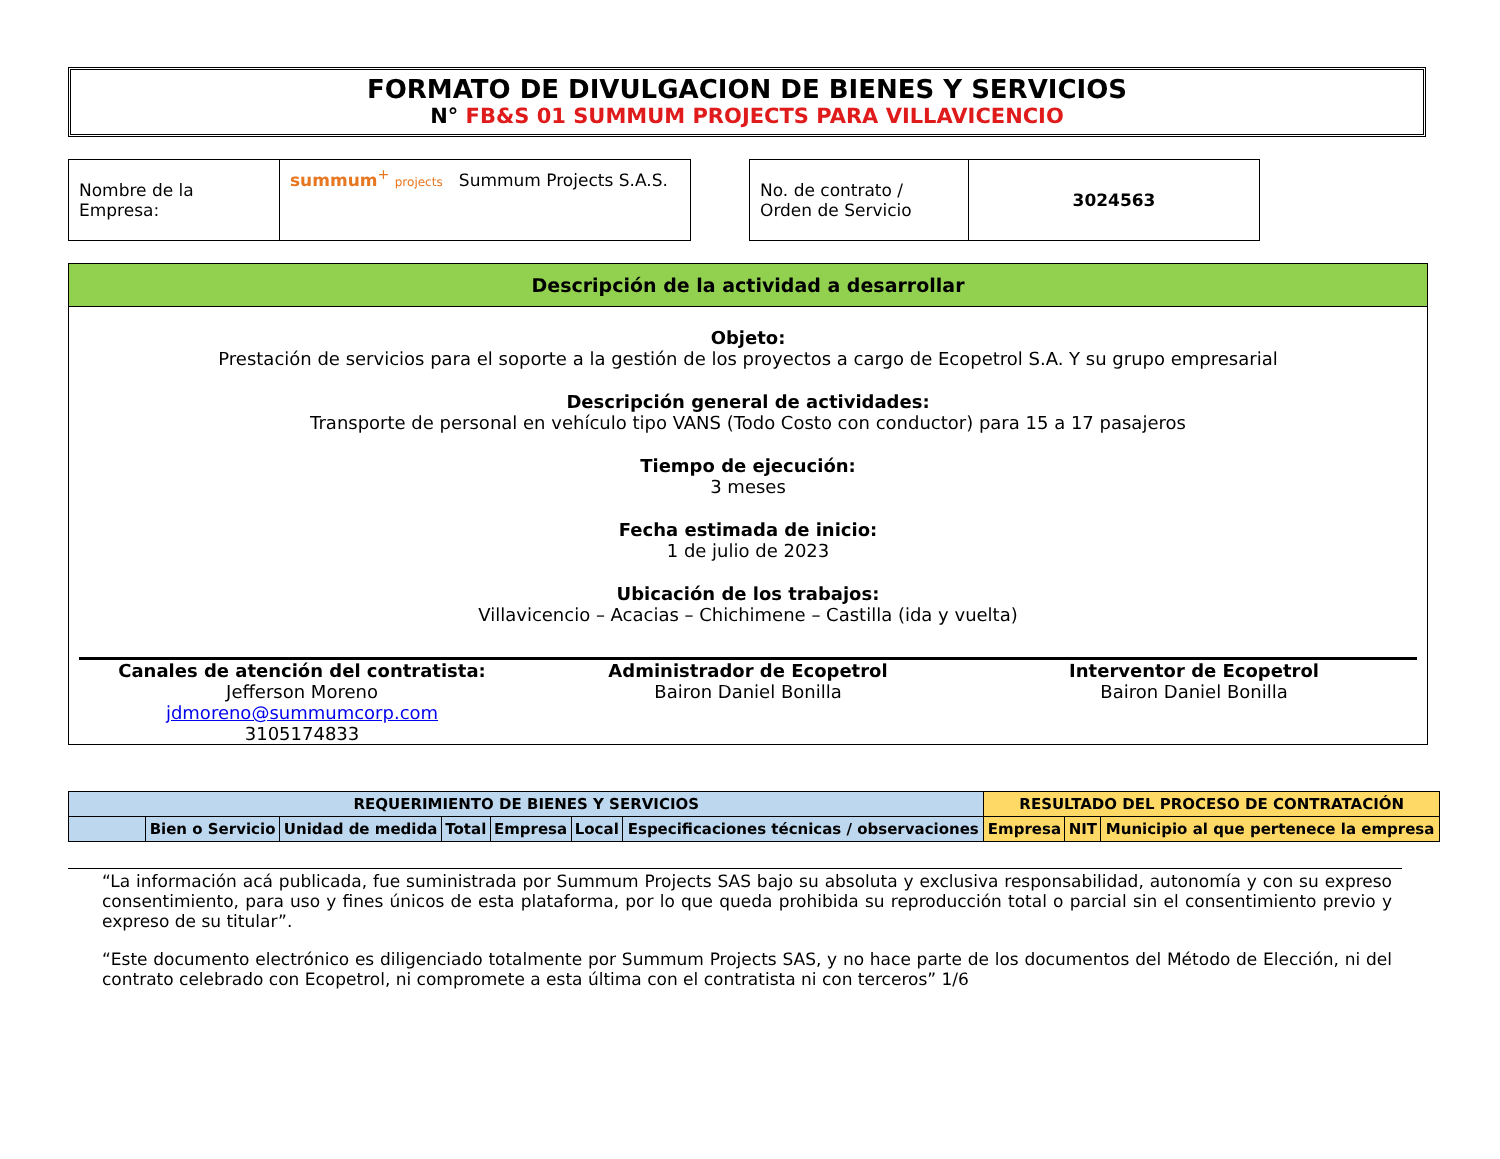FORMATO DE DIVULGACION DE BIENES Y SERVICIOS
N° FB&S 01 SUMMUM PROJECTS PARA VILLAVICENCIO
| Nombre de la Empresa: | summum<sup>+</sup> projects Summum Projects S.A.S. |
| No. de contrato / Orden de Servicio | 3024563 |
Descripción de la actividad a desarrollar
Objeto:
Prestación de servicios para el soporte a la gestión de los proyectos a cargo de Ecopetrol S.A. Y su grupo empresarial
Descripción general de actividades:
Transporte de personal en vehículo tipo VANS (Todo Costo con conductor) para 15 a 17 pasajeros
Tiempo de ejecución:
3 meses
Fecha estimada de inicio:
1 de julio de 2023
Ubicación de los trabajos:
Villavicencio – Acacias – Chichimene – Castilla (ida y vuelta)
Canales de atención del contratista:
Jefferson Moreno
jdmoreno@summumcorp.com
3105174833
Administrador de Ecopetrol
Bairon Daniel Bonilla
Interventor de Ecopetrol
Bairon Daniel Bonilla
| REQUERIMIENTO DE BIENES Y SERVICIOS | | | | | | | RESULTADO DEL PROCESO DE CONTRATACIÓN | | |
| --- | --- | --- | --- | --- | --- | --- | --- | --- | --- |
| | Bien o Servicio | Unidad de medida | Total | Empresa | Local | Especificaciones técnicas / observaciones | Empresa | NIT | Municipio al que pertenece la empresa |
“La información acá publicada, fue suministrada por Summum Projects SAS bajo su absoluta y exclusiva responsabilidad, autonomía y con su expreso consentimiento, para uso y fines únicos de esta plataforma, por lo que queda prohibida su reproducción total o parcial sin el consentimiento previo y expreso de su titular”.
“Este documento electrónico es diligenciado totalmente por Summum Projects SAS, y no hace parte de los documentos del Método de Elección, ni del contrato celebrado con Ecopetrol, ni compromete a esta última con el contratista ni con terceros” 1/6